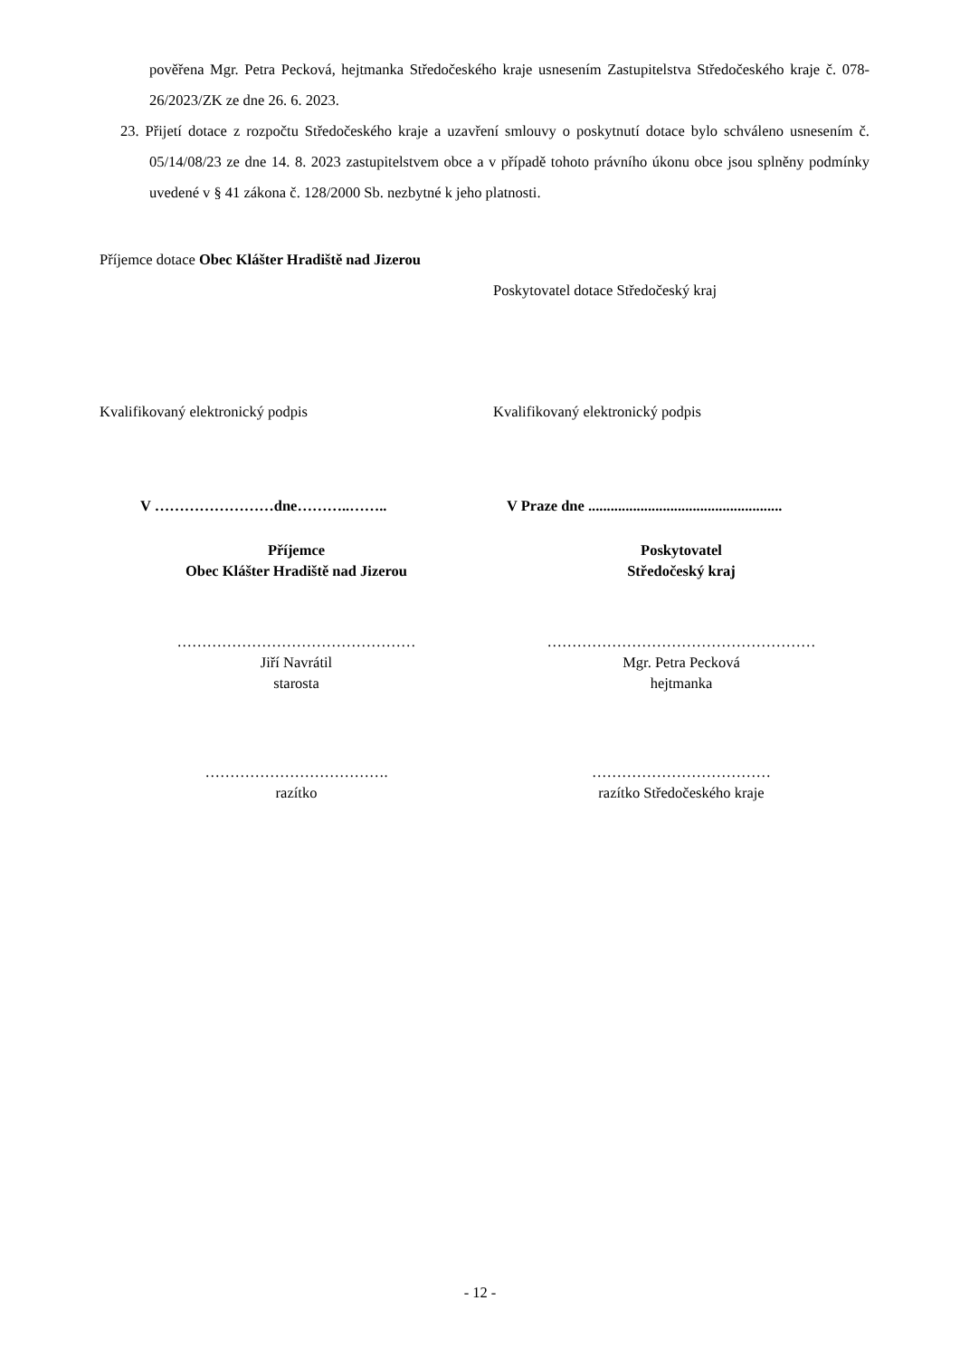pověřena Mgr. Petra Pecková, hejtmanka Středočeského kraje usnesením Zastupitelstva Středočeského kraje č. 078-26/2023/ZK ze dne 26. 6. 2023.
23. Přijetí dotace z rozpočtu Středočeského kraje a uzavření smlouvy o poskytnutí dotace bylo schváleno usnesením č. 05/14/08/23 ze dne 14. 8. 2023 zastupitelstvem obce a v případě tohoto právního úkonu obce jsou splněny podmínky uvedené v § 41 zákona č. 128/2000 Sb. nezbytné k jeho platnosti.
Příjemce dotace Obec Klášter Hradiště nad Jizerou
Poskytovatel dotace Středočeský kraj
Kvalifikovaný elektronický podpis Kvalifikovaný elektronický podpis
V ……………………dne………..…….. V Praze dne ....................................................
Příjemce
Obec Klášter Hradiště nad Jizerou
Poskytovatel
Středočeský kraj
…………………………………………
Jiří Navrátil
starosta
………………………………………………
Mgr. Petra Pecková
hejtmanka
……………………………….
razítko
………………………………
razítko Středočeského kraje
- 12 -